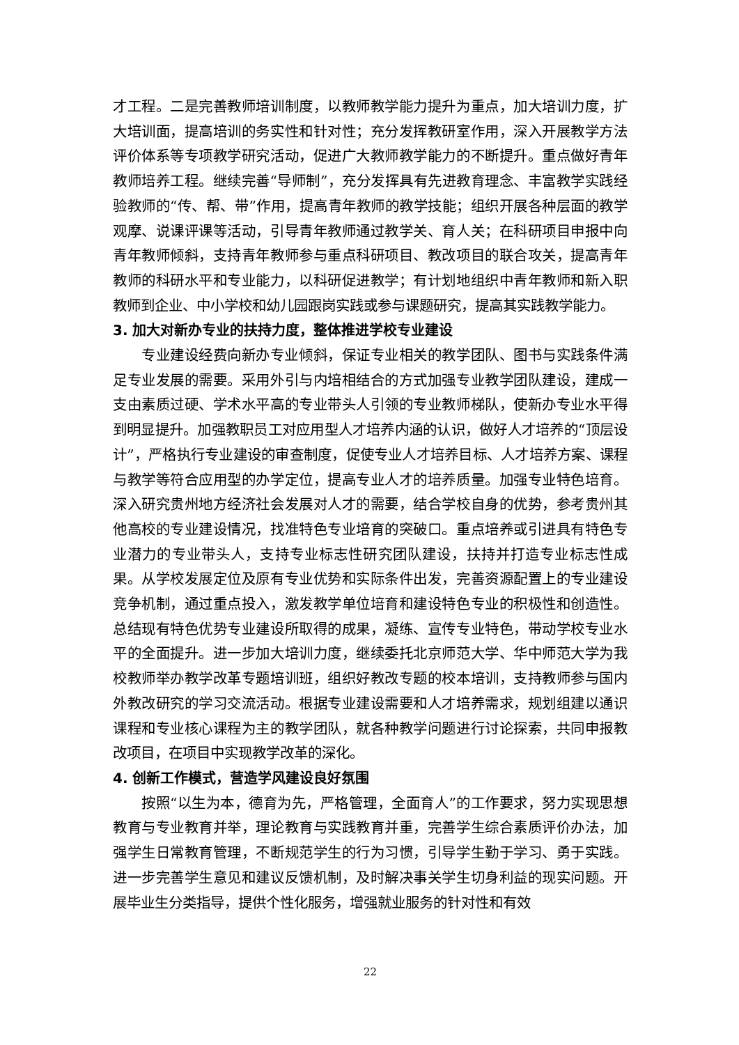才工程。二是完善教师培训制度，以教师教学能力提升为重点，加大培训力度，扩大培训面，提高培训的务实性和针对性；充分发挥教研室作用，深入开展教学方法评价体系等专项教学研究活动，促进广大教师教学能力的不断提升。重点做好青年教师培养工程。继续完善“导师制”，充分发挥具有先进教育理念、丰富教学实践经验教师的“传、帮、带”作用，提高青年教师的教学技能；组织开展各种层面的教学观摩、说课评课等活动，引导青年教师通过教学关、育人关；在科研项目申报中向青年教师倾斜，支持青年教师参与重点科研项目、教改项目的联合攻关，提高青年教师的科研水平和专业能力，以科研促进教学；有计划地组织中青年教师和新入职教师到企业、中小学校和幼儿园跟岗实践或参与课题研究，提高其实践教学能力。
3. 加大对新办专业的扶持力度，整体推进学校专业建设
专业建设经费向新办专业倾斜，保证专业相关的教学团队、图书与实践条件满足专业发展的需要。采用外引与内培相结合的方式加强专业教学团队建设，建成一支由素质过硬、学术水平高的专业带头人引领的专业教师梯队，使新办专业水平得到明显提升。加强教职员工对应用型人才培养内涵的认识，做好人才培养的“顶层设计”，严格执行专业建设的审查制度，促使专业人才培养目标、人才培养方案、课程与教学等符合应用型的办学定位，提高专业人才的培养质量。加强专业特色培育。深入研究贵州地方经济社会发展对人才的需要，结合学校自身的优势，参考贵州其他高校的专业建设情况，找准特色专业培育的突破口。重点培养或引进具有特色专业潜力的专业带头人，支持专业标志性研究团队建设，扶持并打造专业标志性成果。从学校发展定位及原有专业优势和实际条件出发，完善资源配置上的专业建设竞争机制，通过重点投入，激发教学单位培育和建设特色专业的积极性和创造性。总结现有特色优势专业建设所取得的成果，凝练、宣传专业特色，带动学校专业水平的全面提升。进一步加大培训力度，继续委托北京师范大学、华中师范大学为我校教师举办教学改革专题培训班，组织好教改专题的校本培训，支持教师参与国内外教改研究的学习交流活动。根据专业建设需要和人才培养需求，规划组建以通识课程和专业核心课程为主的教学团队，就各种教学问题进行讨论探索，共同申报教改项目，在项目中实现教学改革的深化。
4. 创新工作模式，营造学风建设良好氛围
按照“以生为本，德育为先，严格管理，全面育人”的工作要求，努力实现思想教育与专业教育并举，理论教育与实践教育并重，完善学生综合素质评价办法，加强学生日常教育管理，不断规范学生的行为习惯，引导学生勤于学习、勇于实践。进一步完善学生意见和建议反馈机制，及时解决事关学生切身利益的现实问题。开展毕业生分类指导，提供个性化服务，增强就业服务的针对性和有效
22